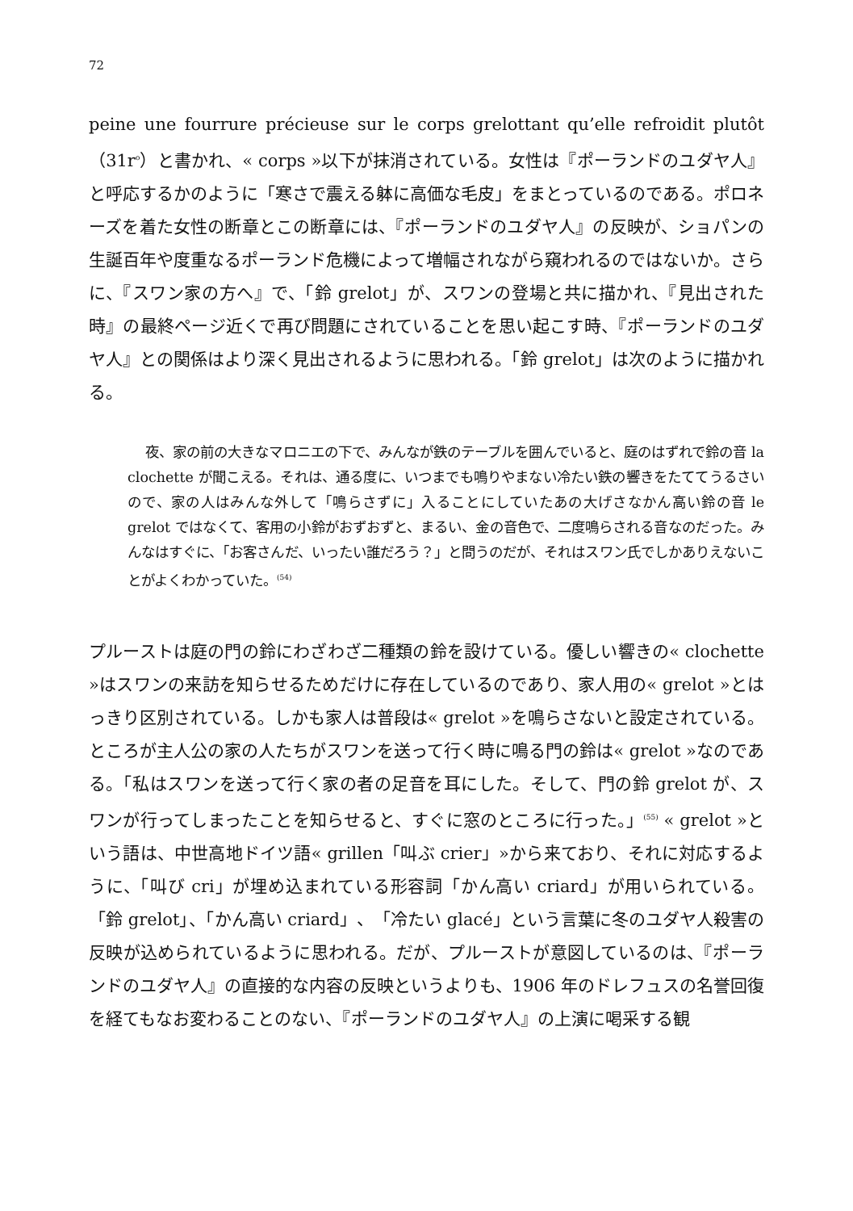72
peine une fourrure précieuse sur le corps grelottant qu’elle refroidit plutôt（31r<sup>o</sup>）と書かれ、« corps »以下が抹消されている。女性は『ポーランドのユダヤ人』と呼応するかのように「寒さで震える躰に高価な毛皮」をまとっているのである。ポロネーズを着た女性の断章とこの断章には、『ポーランドのユダヤ人』の反映が、ショパンの生誕百年や度重なるポーランド危機によって増幅されながら窺われるのではないか。さらに、『スワン家の方へ』で、「鈴 grelot」が、スワンの登場と共に描かれ、『見出された時』の最終ページ近くで再び問題にされていることを思い起こす時、『ポーランドのユダヤ人』との関係はより深く見出されるように思われる。「鈴 grelot」は次のように描かれる。
夜、家の前の大きなマロニエの下で、みんなが鉄のテーブルを囲んでいると、庭のはずれで鈴の音 la clochette が聞こえる。それは、通る度に、いつまでも鳴りやまない冷たい鉄の響きをたててうるさいので、家の人はみんな外して「鳴らさずに」入ることにしていたあの大げさなかん高い鈴の音 le grelot ではなくて、客用の小鈴がおずおずと、まるい、金の音色で、二度鳴らされる音なのだった。みんなはすぐに、「お客さんだ、いったい誰だろう？」と問うのだが、それはスワン氏でしかありえないことがよくわかっていた。<sup>(54)</sup>
プルーストは庭の門の鈴にわざわざ二種類の鈴を設けている。優しい響きの« clochette »はスワンの来訪を知らせるためだけに存在しているのであり、家人用の« grelot »とはっきり区別されている。しかも家人は普段は« grelot »を鳴らさないと設定されている。ところが主人公の家の人たちがスワンを送って行く時に鳴る門の鈴は« grelot »なのである。「私はスワンを送って行く家の者の足音を耳にした。そして、門の鈴 grelot が、スワンが行ってしまったことを知らせると、すぐに窓のところに行った。」<sup>(55)</sup> « grelot »という語は、中世高地ドイツ語« grillen「叫ぶ crier」»から来ており、それに対応するように、「叫び cri」が埋め込まれている形容詞「かん高い criard」が用いられている。「鈴 grelot」、「かん高い criard」、「冷たい glacé」という言葉に冬のユダヤ人殺害の反映が込められているように思われる。だが、プルーストが意図しているのは、『ポーランドのユダヤ人』の直接的な内容の反映というよりも、1906 年のドレフュスの名誉回復を経てもなお変わることのない、『ポーランドのユダヤ人』の上演に喝采する観